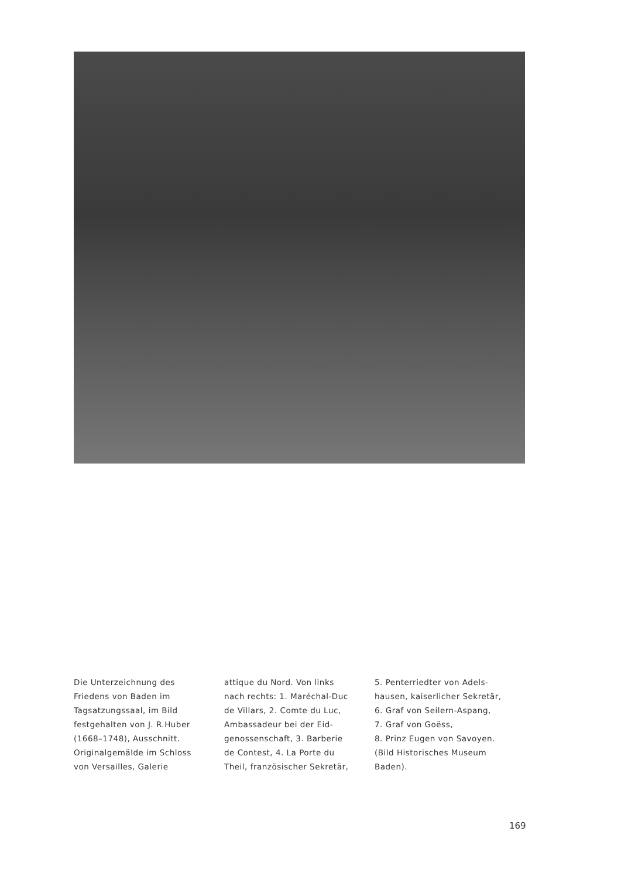Die Unterzeichnung des
Friedens von Baden im
Tagsatzungssaal, im Bild
festgehalten von J. R.Huber
(1668–1748), Ausschnitt.
Originalgemälde im Schloss
von Versailles, Galerie
attique du Nord. Von links
nach rechts: 1. Maréchal-Duc
de Villars, 2. Comte du Luc,
Ambassadeur bei der Eid-
genossenschaft, 3. Barberie
de Contest, 4. La Porte du
Theil, französischer Sekretär,
5. Penterriedter von Adels-
hausen, kaiserlicher Sekretär,
6. Graf von Seilern-Aspang,
7. Graf von Goëss,
8. Prinz Eugen von Savoyen.
(Bild Historisches Museum
Baden).
169